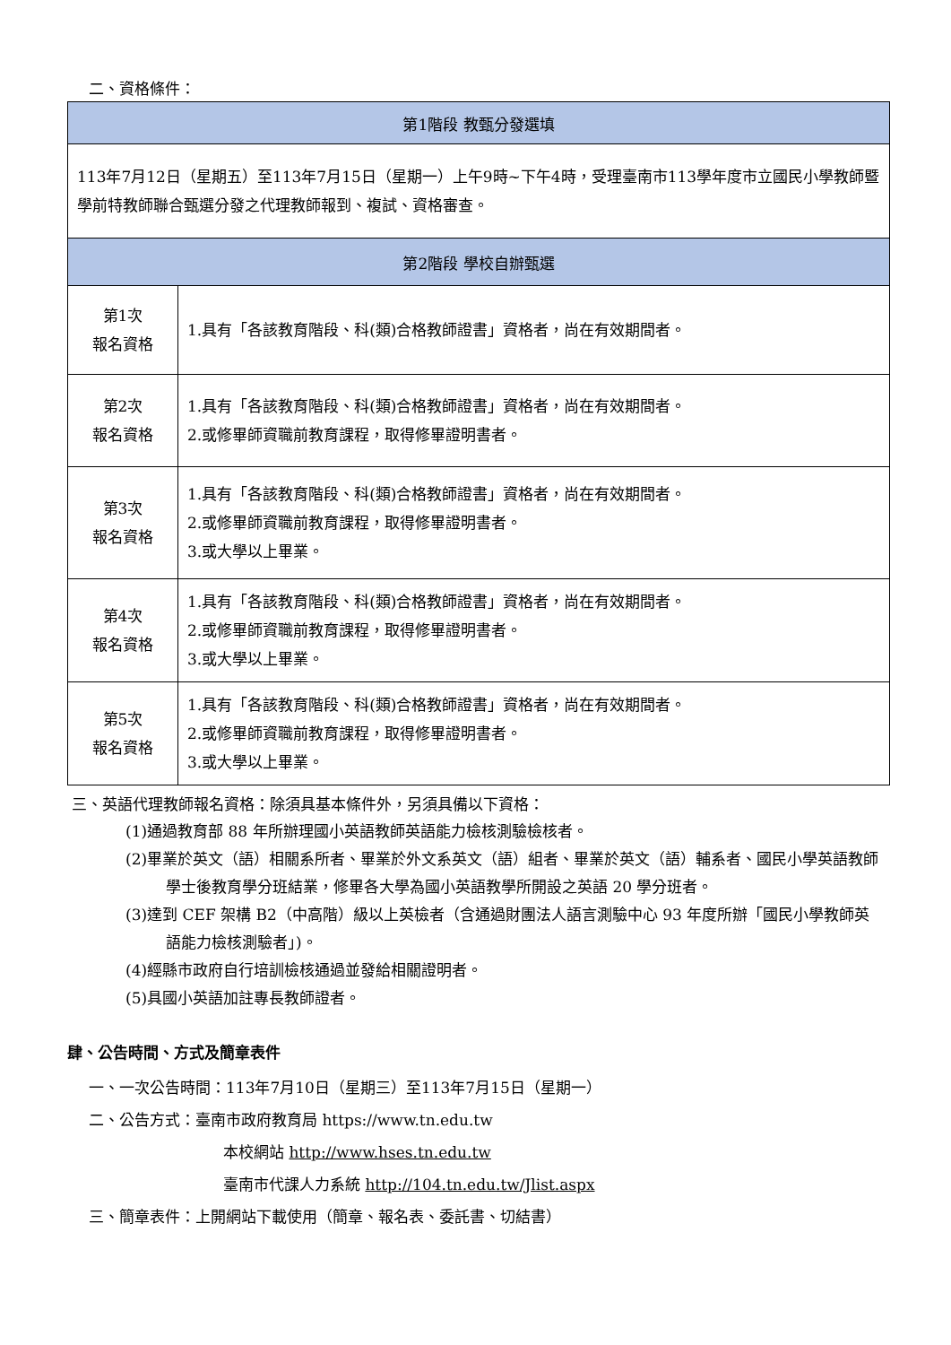二、資格條件：
| 第1階段 教甄分發選填 | |
| --- | --- |
| 113年7月12日（星期五）至113年7月15日（星期一）上午9時~下午4時，受理臺南市113學年度市立國民小學教師暨學前特教師聯合甄選分發之代理教師報到、複試、資格審查。 | |
| 第2階段 學校自辦甄選 | |
| 第1次 報名資格 | 1.具有「各該教育階段、科(類)合格教師證書」資格者，尚在有效期間者。 |
| 第2次 報名資格 | 1.具有「各該教育階段、科(類)合格教師證書」資格者，尚在有效期間者。 2.或修畢師資職前教育課程，取得修畢證明書者。 |
| 第3次 報名資格 | 1.具有「各該教育階段、科(類)合格教師證書」資格者，尚在有效期間者。 2.或修畢師資職前教育課程，取得修畢證明書者。 3.或大學以上畢業。 |
| 第4次 報名資格 | 1.具有「各該教育階段、科(類)合格教師證書」資格者，尚在有效期間者。 2.或修畢師資職前教育課程，取得修畢證明書者。 3.或大學以上畢業。 |
| 第5次 報名資格 | 1.具有「各該教育階段、科(類)合格教師證書」資格者，尚在有效期間者。 2.或修畢師資職前教育課程，取得修畢證明書者。 3.或大學以上畢業。 |
三、英語代理教師報名資格：除須具基本條件外，另須具備以下資格：
(1)通過教育部 88 年所辦理國小英語教師英語能力檢核測驗檢核者。
(2)畢業於英文（語）相關系所者、畢業於外文系英文（語）組者、畢業於英文（語）輔系者、國民小學英語教師學士後教育學分班結業，修畢各大學為國小英語教學所開設之英語 20 學分班者。
(3)達到 CEF 架構 B2（中高階）級以上英檢者（含通過財團法人語言測驗中心 93 年度所辦「國民小學教師英語能力檢核測驗者」)。
(4)經縣市政府自行培訓檢核通過並發給相關證明者。
(5)具國小英語加註專長教師證者。
肆、公告時間、方式及簡章表件
一、一次公告時間：113年7月10日（星期三）至113年7月15日（星期一）
二、公告方式：臺南市政府教育局 https://www.tn.edu.tw
本校網站 http://www.hses.tn.edu.tw
臺南市代課人力系統 http://104.tn.edu.tw/Jlist.aspx
三、簡章表件：上開網站下載使用（簡章、報名表、委託書、切結書）